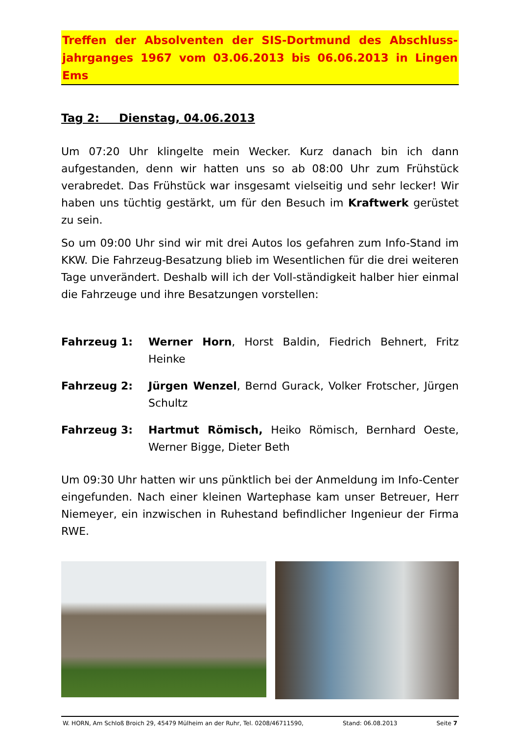Treffen der Absolventen der SIS-Dortmund des Abschluss-jahrganges 1967 vom 03.06.2013 bis 06.06.2013 in Lingen Ems
Tag 2: Dienstag, 04.06.2013
Um 07:20 Uhr klingelte mein Wecker. Kurz danach bin ich dann aufgestanden, denn wir hatten uns so ab 08:00 Uhr zum Frühstück verabredet. Das Frühstück war insgesamt vielseitig und sehr lecker! Wir haben uns tüchtig gestärkt, um für den Besuch im Kraftwerk gerüstet zu sein.
So um 09:00 Uhr sind wir mit drei Autos los gefahren zum Info-Stand im KKW. Die Fahrzeug-Besatzung blieb im Wesentlichen für die drei weiteren Tage unverändert. Deshalb will ich der Voll-ständigkeit halber hier einmal die Fahrzeuge und ihre Besatzungen vorstellen:
Fahrzeug 1: Werner Horn, Horst Baldin, Fiedrich Behnert, Fritz Heinke
Fahrzeug 2: Jürgen Wenzel, Bernd Gurack, Volker Frotscher, Jürgen Schultz
Fahrzeug 3: Hartmut Römisch, Heiko Römisch, Bernhard Oeste, Werner Bigge, Dieter Beth
Um 09:30 Uhr hatten wir uns pünktlich bei der Anmeldung im Info-Center eingefunden. Nach einer kleinen Wartephase kam unser Betreuer, Herr Niemeyer, ein inzwischen in Ruhestand befindlicher Ingenieur der Firma RWE.
W. HORN, Am Schloß Broich 29, 45479 Mülheim an der Ruhr, Tel. 0208/46711590, Stand: 06.08.2013 Seite 7